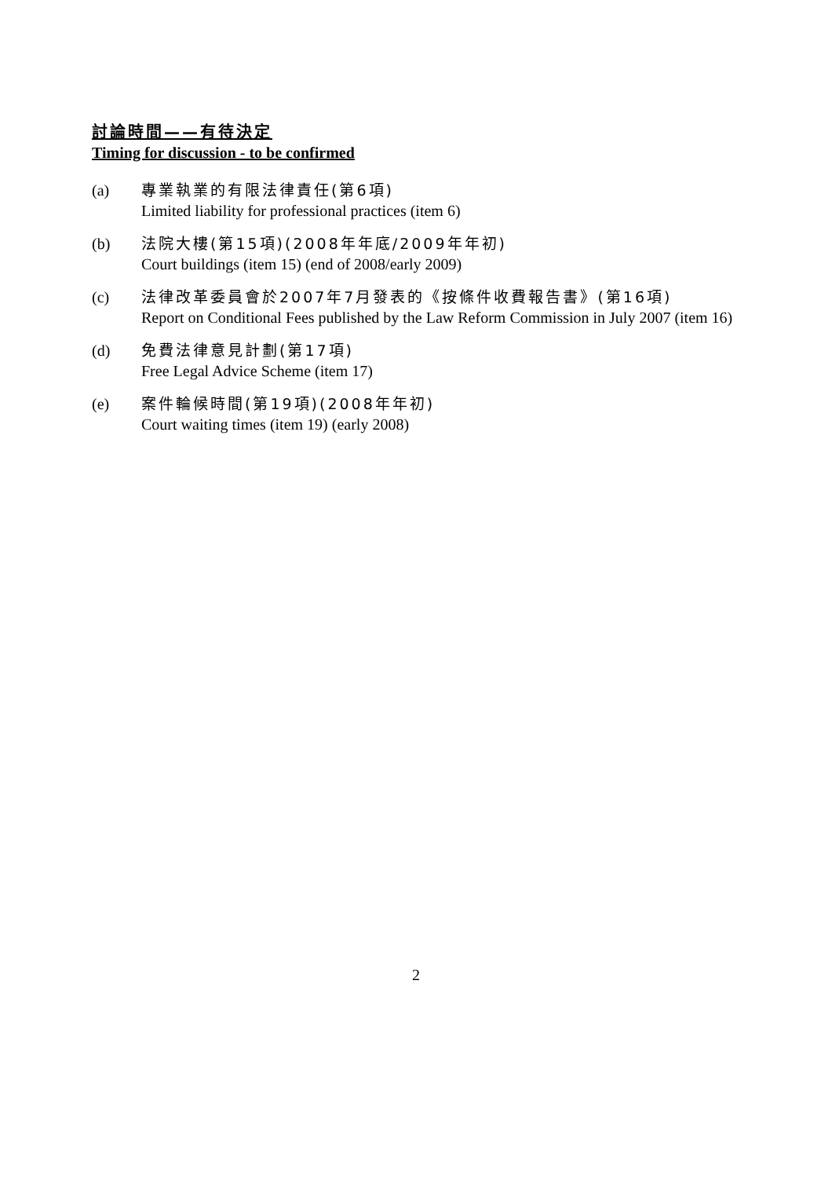討論時間——有待決定
Timing for discussion - to be confirmed
(a) 專業執業的有限法律責任(第6項)
Limited liability for professional practices (item 6)
(b) 法院大樓(第15項)(2008年年底/2009年年初)
Court buildings (item 15) (end of 2008/early 2009)
(c) 法律改革委員會於2007年7月發表的《按條件收費報告書》(第16項)
Report on Conditional Fees published by the Law Reform Commission in July 2007 (item 16)
(d) 免費法律意見計劃(第17項)
Free Legal Advice Scheme (item 17)
(e) 案件輪候時間(第19項)(2008年年初)
Court waiting times (item 19) (early 2008)
2